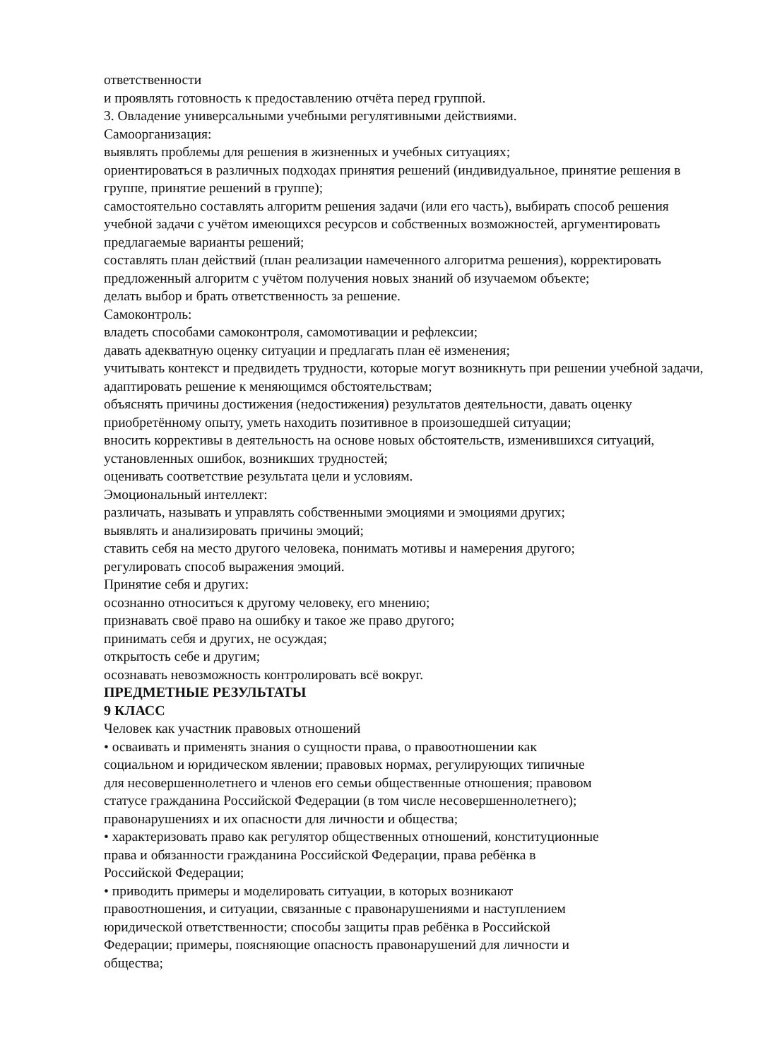ответственности
и проявлять готовность к предоставлению отчёта перед группой.
3. Овладение универсальными учебными регулятивными действиями.
Самоорганизация:
выявлять проблемы для решения в жизненных и учебных ситуациях;
ориентироваться в различных подходах принятия решений (индивидуальное, принятие решения в группе, принятие решений в группе);
самостоятельно составлять алгоритм решения задачи (или его часть), выбирать способ решения учебной задачи с учётом имеющихся ресурсов и собственных возможностей, аргументировать предлагаемые варианты решений;
составлять план действий (план реализации намеченного алгоритма решения), корректировать предложенный алгоритм с учётом получения новых знаний об изучаемом объекте;
делать выбор и брать ответственность за решение.
Самоконтроль:
владеть способами самоконтроля, самомотивации и рефлексии;
давать адекватную оценку ситуации и предлагать план её изменения;
учитывать контекст и предвидеть трудности, которые могут возникнуть при решении учебной задачи, адаптировать решение к меняющимся обстоятельствам;
объяснять причины достижения (недостижения) результатов деятельности, давать оценку приобретённому опыту, уметь находить позитивное в произошедшей ситуации;
вносить коррективы в деятельность на основе новых обстоятельств, изменившихся ситуаций, установленных ошибок, возникших трудностей;
оценивать соответствие результата цели и условиям.
Эмоциональный интеллект:
различать, называть и управлять собственными эмоциями и эмоциями других;
выявлять и анализировать причины эмоций;
ставить себя на место другого человека, понимать мотивы и намерения другого;
регулировать способ выражения эмоций.
Принятие себя и других:
осознанно относиться к другому человеку, его мнению;
признавать своё право на ошибку и такое же право другого;
принимать себя и других, не осуждая;
открытость себе и другим;
осознавать невозможность контролировать всё вокруг.
ПРЕДМЕТНЫЕ РЕЗУЛЬТАТЫ
9 КЛАСС
Человек как участник правовых отношений
• осваивать и применять знания о сущности права, о правоотношении как
социальном и юридическом явлении; правовых нормах, регулирующих типичные
для несовершеннолетнего и членов его семьи общественные отношения; правовом
статусе гражданина Российской Федерации (в том числе несовершеннолетнего);
правонарушениях и их опасности для личности и общества;
• характеризовать право как регулятор общественных отношений, конституционные
права и обязанности гражданина Российской Федерации, права ребёнка в
Российской Федерации;
• приводить примеры и моделировать ситуации, в которых возникают
правоотношения, и ситуации, связанные с правонарушениями и наступлением
юридической ответственности; способы защиты прав ребёнка в Российской
Федерации; примеры, поясняющие опасность правонарушений для личности и
общества;